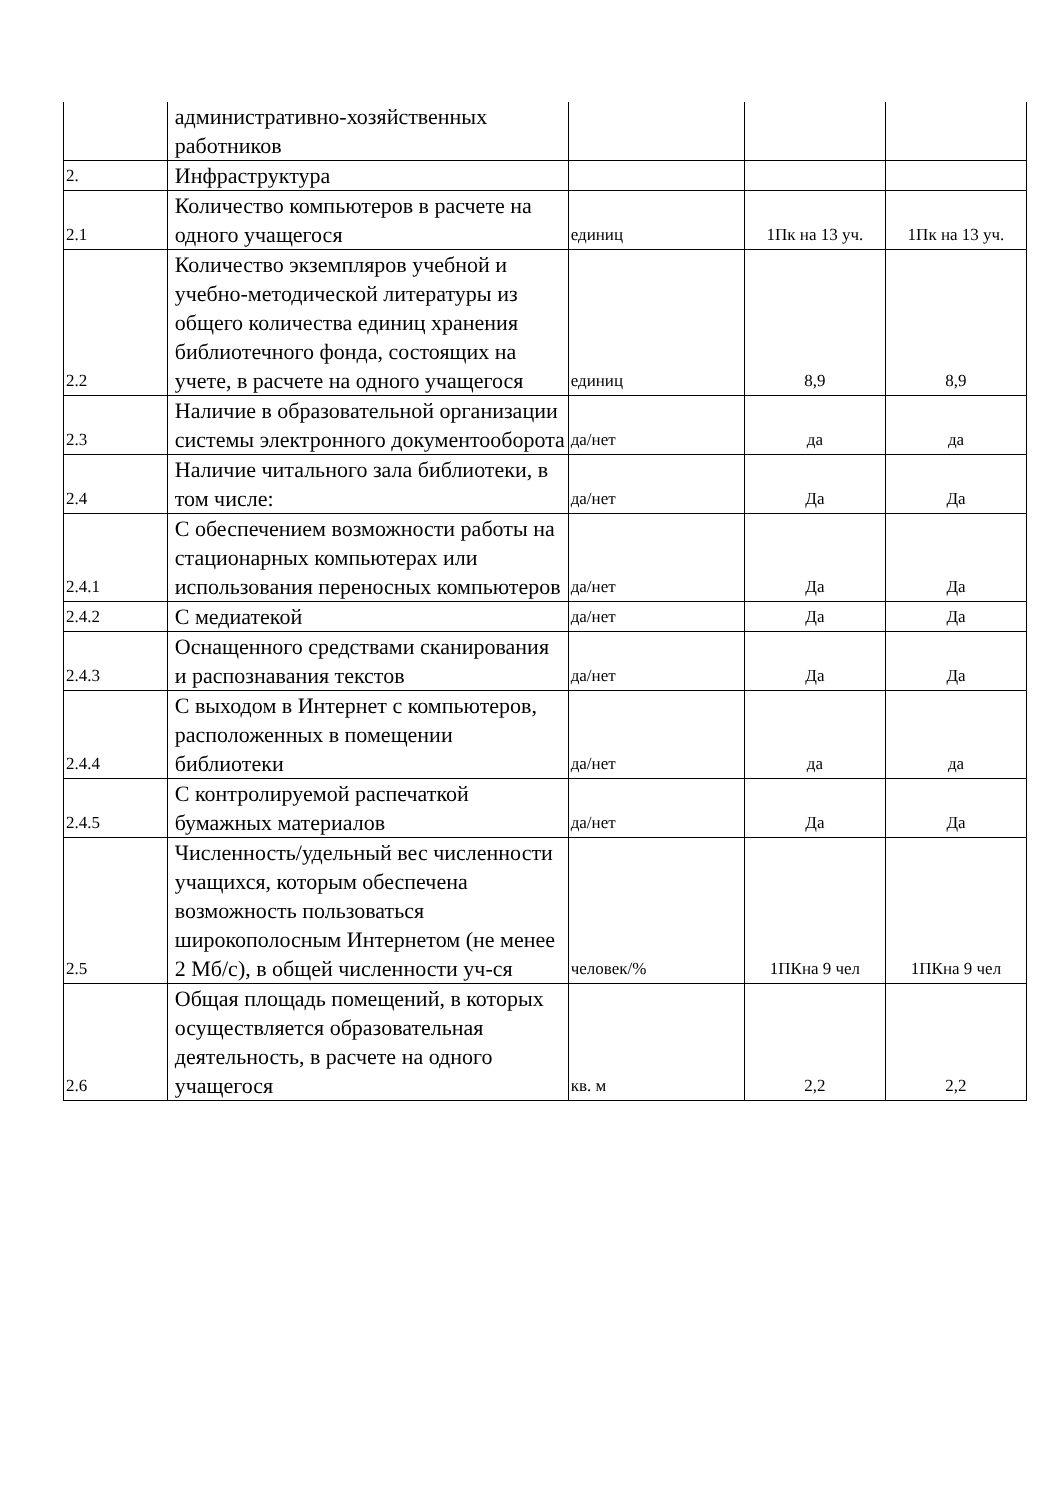| | административно-хозяйственных работников | | | |
| 2. | Инфраструктура | | | |
| 2.1 | Количество компьютеров в расчете на одного учащегося | единиц | 1Пк на 13 уч. | 1Пк на 13 уч. |
| 2.2 | Количество экземпляров учебной и учебно-методической литературы из общего количества единиц хранения библиотечного фонда, состоящих на учете, в расчете на одного учащегося | единиц | 8,9 | 8,9 |
| 2.3 | Наличие в образовательной организации системы электронного документооборота | да/нет | да | да |
| 2.4 | Наличие читального зала библиотеки, в том числе: | да/нет | Да | Да |
| 2.4.1 | С обеспечением возможности работы на стационарных компьютерах или использования переносных компьютеров | да/нет | Да | Да |
| 2.4.2 | С медиатекой | да/нет | Да | Да |
| 2.4.3 | Оснащенного средствами сканирования и распознавания текстов | да/нет | Да | Да |
| 2.4.4 | С выходом в Интернет с компьютеров, расположенных в помещении библиотеки | да/нет | да | да |
| 2.4.5 | С контролируемой распечаткой бумажных материалов | да/нет | Да | Да |
| 2.5 | Численность/удельный вес численности учащихся, которым обеспечена возможность пользоваться широкополосным Интернетом (не менее 2 Мб/с), в общей численности уч-ся | человек/% | 1ПКна 9 чел | 1ПКна 9 чел |
| 2.6 | Общая площадь помещений, в которых осуществляется образовательная деятельность, в расчете на одного учащегося | кв. м | 2,2 | 2,2 |